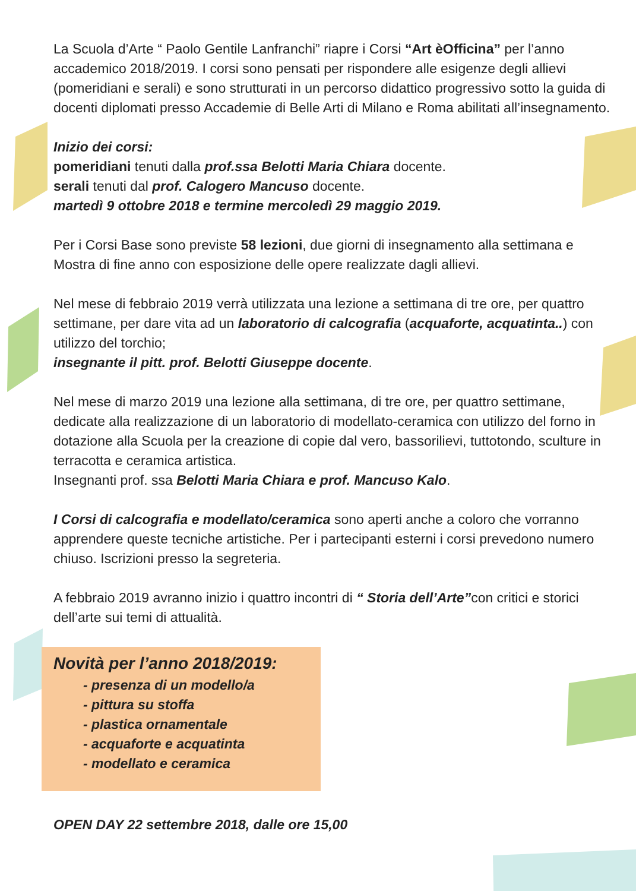La Scuola d’Arte “ Paolo Gentile Lanfranchi” riapre i Corsi “Art èOfficina” per l’anno accademico 2018/2019. I corsi sono pensati per rispondere alle esigenze degli allievi (pomeridiani e serali) e sono strutturati in un percorso didattico progressivo sotto la guida di docenti diplomati presso Accademie di Belle Arti di Milano e Roma abilitati all’insegnamento.
Inizio dei corsi:
pomeridiani tenuti dalla prof.ssa Belotti Maria Chiara docente.
serali tenuti dal prof. Calogero Mancuso docente.
martedì 9 ottobre 2018 e termine mercoledì 29 maggio 2019.
Per i Corsi Base sono previste 58 lezioni, due giorni di insegnamento alla settimana e Mostra di fine anno con esposizione delle opere realizzate dagli allievi.
Nel mese di febbraio 2019 verrà utilizzata una lezione a settimana di tre ore, per quattro settimane, per dare vita ad un laboratorio di calcografia (acquaforte, acquatinta..) con utilizzo del torchio;
insegnante il pitt. prof. Belotti Giuseppe docente.
Nel mese di marzo 2019 una lezione alla settimana, di tre ore, per quattro settimane, dedicate alla realizzazione di un laboratorio di modellato-ceramica con utilizzo del forno in dotazione alla Scuola per la creazione di copie dal vero, bassorilievi, tuttotondo, sculture in terracotta e ceramica artistica.
Insegnanti prof. ssa Belotti Maria Chiara e prof. Mancuso Kalo.
I Corsi di calcografia e modellato/ceramica sono aperti anche a coloro che vorranno apprendere queste tecniche artistiche. Per i partecipanti esterni i corsi prevedono numero chiuso. Iscrizioni presso la segreteria.
A febbraio 2019 avranno inizio i quattro incontri di “ Storia dell’Arte”con critici e storici dell’arte sui temi di attualità.
Novità per l’anno 2018/2019:
- presenza di un modello/a
- pittura su stoffa
- plastica ornamentale
- acquaforte e acquatinta
- modellato e ceramica
OPEN DAY 22 settembre 2018, dalle ore 15,00